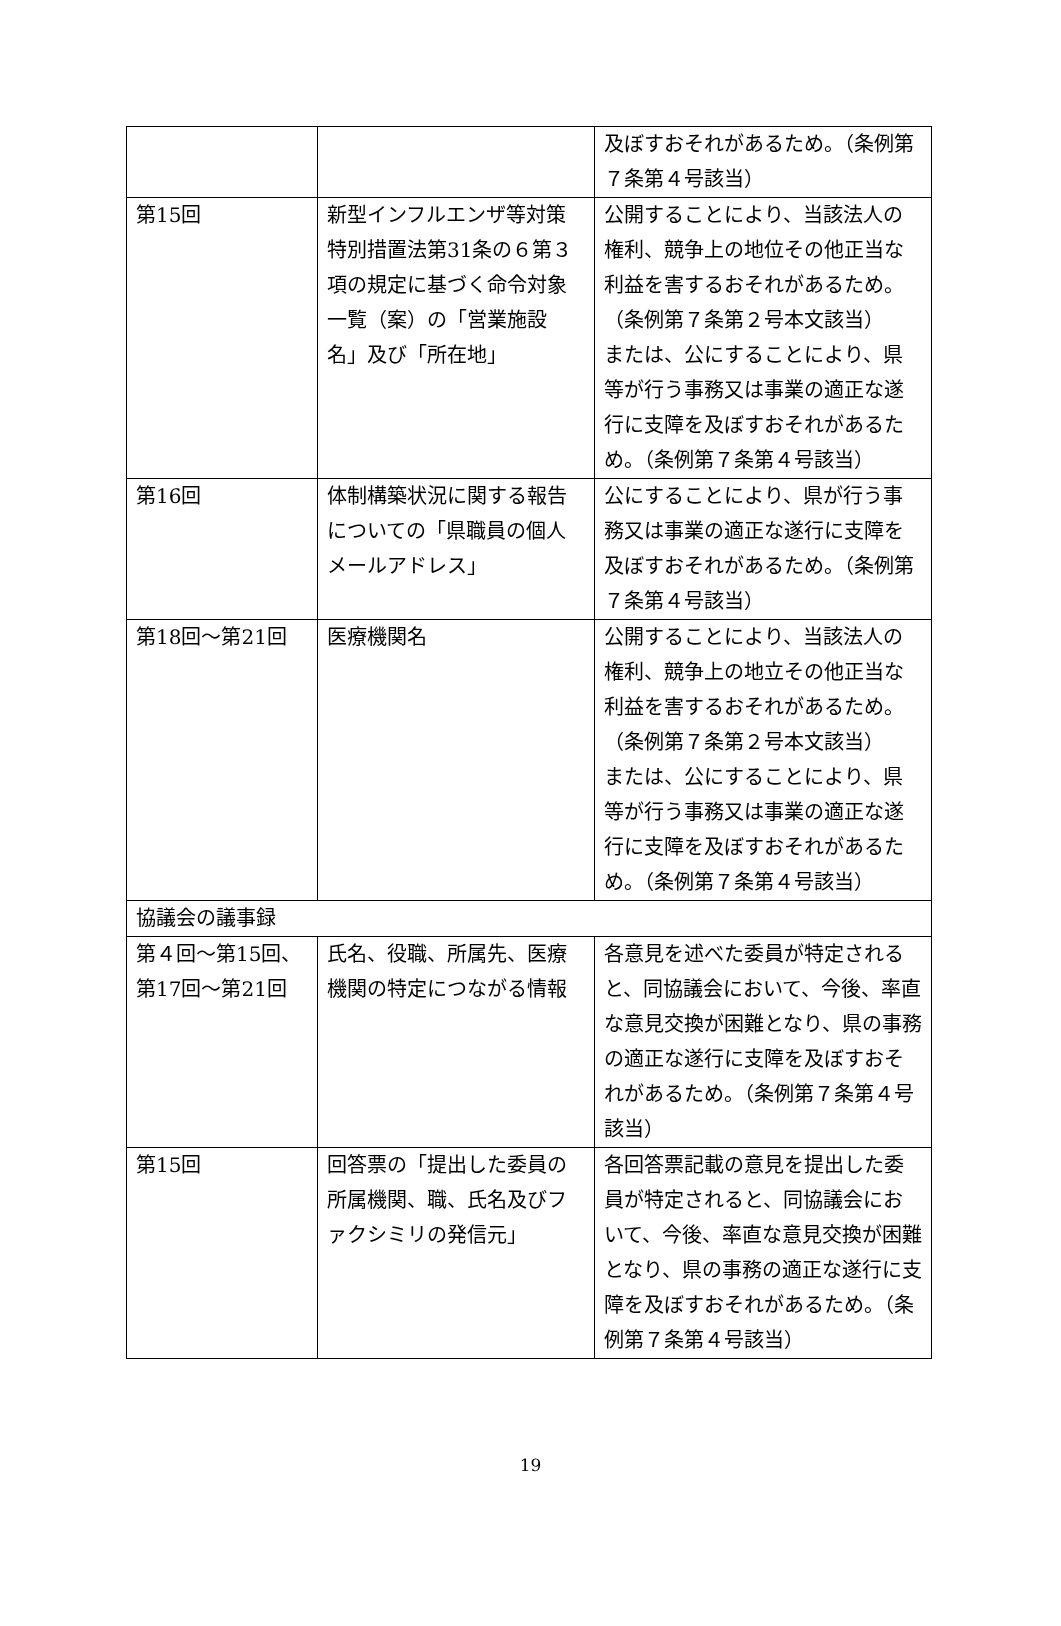| | | 及ぼすおそれがあるため。（条例第７条第４号該当） |
| 第15回 | 新型インフルエンザ等対策特別措置法第31条の６第３項の規定に基づく命令対象一覧（案）の「営業施設名」及び「所在地」 | 公開することにより、当該法人の権利、競争上の地位その他正当な利益を害するおそれがあるため。（条例第７条第２号本文該当） または、公にすることにより、県等が行う事務又は事業の適正な遂行に支障を及ぼすおそれがあるため。（条例第７条第４号該当） |
| 第16回 | 体制構築状況に関する報告についての「県職員の個人メールアドレス」 | 公にすることにより、県が行う事務又は事業の適正な遂行に支障を及ぼすおそれがあるため。（条例第７条第４号該当） |
| 第18回～第21回 | 医療機関名 | 公開することにより、当該法人の権利、競争上の地立その他正当な利益を害するおそれがあるため。（条例第７条第２号本文該当） または、公にすることにより、県等が行う事務又は事業の適正な遂行に支障を及ぼすおそれがあるため。（条例第７条第４号該当） |
| 協議会の議事録 | | |
| 第４回～第15回、第17回～第21回 | 氏名、役職、所属先、医療機関の特定につながる情報 | 各意見を述べた委員が特定されると、同協議会において、今後、率直な意見交換が困難となり、県の事務の適正な遂行に支障を及ぼすおそれがあるため。（条例第７条第４号該当） |
| 第15回 | 回答票の「提出した委員の所属機関、職、氏名及びファクシミリの発信元」 | 各回答票記載の意見を提出した委員が特定されると、同協議会において、今後、率直な意見交換が困難となり、県の事務の適正な遂行に支障を及ぼすおそれがあるため。（条例第７条第４号該当） |
19